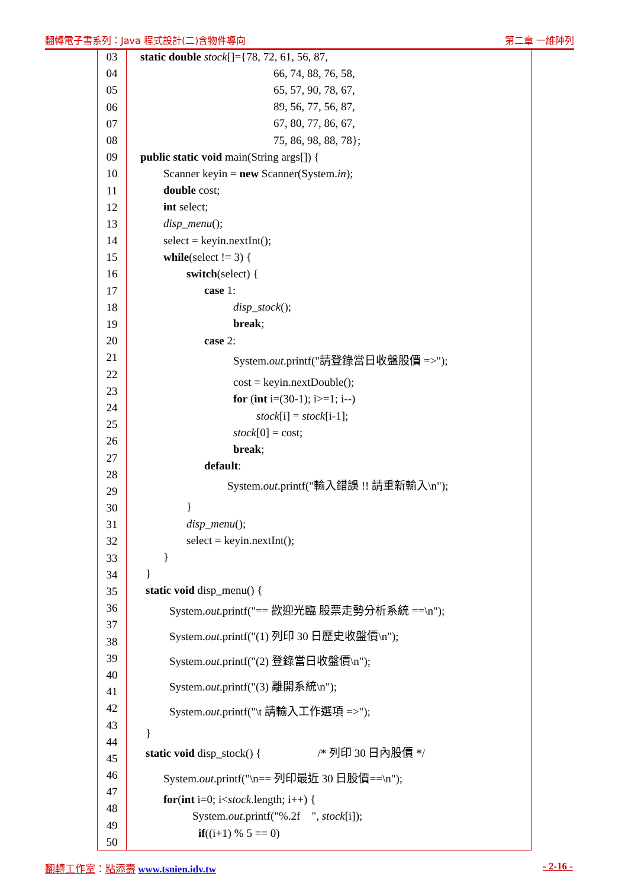翻轉電子書系列：Java 程式設計(二)含物件導向 第二章 一維陣列
03
04
05
06
07
08
09
10
11
12
13
14
15
16
17
18
19
20
21
22
23
24
25
26
27
28
29
30
31
32
33
34
35
36
37
38
39
40
41
42
43
44
45
46
47
48
49
50
static double stock[]={78, 72, 61, 56, 87,
66, 74, 88, 76, 58,
65, 57, 90, 78, 67,
89, 56, 77, 56, 87,
67, 80, 77, 86, 67,
75, 86, 98, 88, 78};
public static void main(String args[]) {
Scanner keyin = new Scanner(System.in);
double cost;
int select;
disp_menu();
select = keyin.nextInt();
while(select != 3) {
switch(select) {
case 1:
disp_stock();
break;
case 2:
System.out.printf("請登錄當日收盤股價 =>");
cost = keyin.nextDouble();
for (int i=(30-1); i>=1; i--)
stock[i] = stock[i-1];
stock[0] = cost;
break;
default:
System.out.printf("輸入錯誤 !! 請重新輸入\n");
}
disp_menu();
select = keyin.nextInt();
}
}
static void disp_menu() {
System.out.printf("== 歡迎光臨 股票走勢分析系統 ==\n");
System.out.printf("(1) 列印 30 日歷史收盤價\n");
System.out.printf("(2) 登錄當日收盤價\n");
System.out.printf("(3) 離開系統\n");
System.out.printf("\t 請輸入工作選項 =>");
}
static void disp_stock() { /* 列印 30 日內股價 */
System.out.printf("\n== 列印最近 30 日股價==\n");
for(int i=0; i<stock.length; i++) {
System.out.printf("%.2f ", stock[i]);
if((i+1) % 5 == 0)
翻轉工作室：粘添壽 www.tsnien.idv.tw - 2-16 -